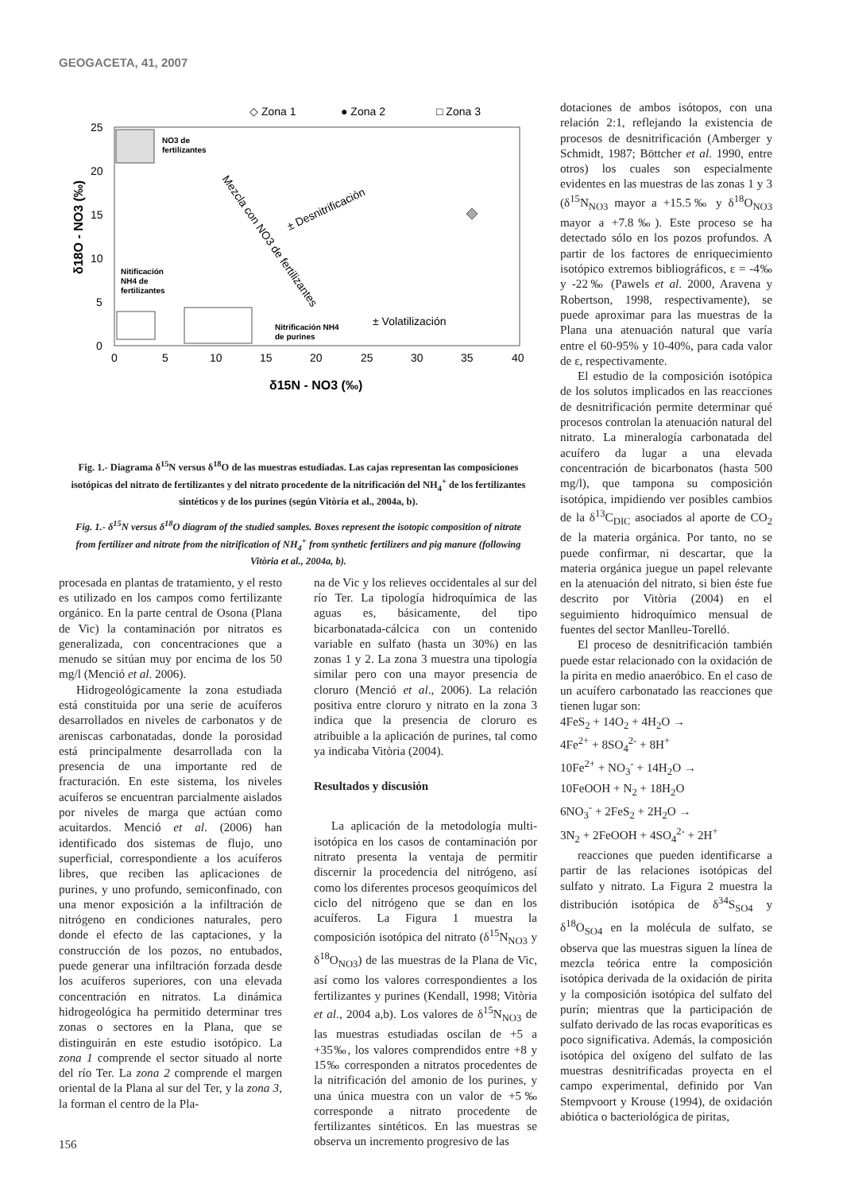GEOGACETA, 41, 2007
◇ Zona 1
● Zona 2
□ Zona 3
25
20
15
10
5
0
0
5
10
15
20
25
30
35
40
δ15N - NO3 (‰)
δ18O - NO3 (‰)
NO3 de
fertilizantes
Nitificación
NH4 de
fertilizantes
Nitrificación NH4
de purines
± Volatilización
± Desnitrificación
Mezcla con NO3 de fertilizantes
Fig. 1.- Diagrama δ<sup>15</sup>N versus δ<sup>18</sup>O de las muestras estudiadas. Las cajas representan las composiciones isotópicas del nitrato de fertilizantes y del nitrato procedente de la nitrificación del NH<sub>4</sub><sup>+</sup> de los fertilizantes sintéticos y de los purines (según Vitòria et al., 2004a, b).
Fig. 1.- δ<sup>15</sup>N versus δ<sup>18</sup>O diagram of the studied samples. Boxes represent the isotopic composition of nitrate from fertilizer and nitrate from the nitrification of NH<sub>4</sub><sup>+</sup> from synthetic fertilizers and pig manure (following Vitòria et al., 2004a, b).
procesada en plantas de tratamiento, y el resto es utilizado en los campos como fertilizante orgánico. En la parte central de Osona (Plana de Vic) la contaminación por nitratos es generalizada, con concentraciones que a menudo se sitúan muy por encima de los 50 mg/l (Menció et al. 2006).
Hidrogeológicamente la zona estudiada está constituida por una serie de acuíferos desarrollados en niveles de carbonatos y de areniscas carbonatadas, donde la porosidad está principalmente desarrollada con la presencia de una importante red de fracturación. En este sistema, los niveles acuíferos se encuentran parcialmente aislados por niveles de marga que actúan como acuitardos. Menció et al. (2006) han identificado dos sistemas de flujo, uno superficial, correspondiente a los acuíferos libres, que reciben las aplicaciones de purines, y uno profundo, semiconfinado, con una menor exposición a la infiltración de nitrógeno en condiciones naturales, pero donde el efecto de las captaciones, y la construcción de los pozos, no entubados, puede generar una infiltración forzada desde los acuíferos superiores, con una elevada concentración en nitratos. La dinámica hidrogeológica ha permitido determinar tres zonas o sectores en la Plana, que se distinguirán en este estudio isotópico. La zona 1 comprende el sector situado al norte del río Ter. La zona 2 comprende el margen oriental de la Plana al sur del Ter, y la zona 3, la forman el centro de la Pla-
na de Vic y los relieves occidentales al sur del río Ter. La tipología hidroquímica de las aguas es, básicamente, del tipo bicarbonatada-cálcica con un contenido variable en sulfato (hasta un 30%) en las zonas 1 y 2. La zona 3 muestra una tipología similar pero con una mayor presencia de cloruro (Menció et al., 2006). La relación positiva entre cloruro y nitrato en la zona 3 indica que la presencia de cloruro es atribuible a la aplicación de purines, tal como ya indicaba Vitòria (2004).
Resultados y discusión
La aplicación de la metodología multi-isotópica en los casos de contaminación por nitrato presenta la ventaja de permitir discernir la procedencia del nitrógeno, así como los diferentes procesos geoquímicos del ciclo del nitrógeno que se dan en los acuíferos. La Figura 1 muestra la composición isotópica del nitrato (δ<sup>15</sup>N<sub>NO3</sub> y δ<sup>18</sup>O<sub>NO3</sub>) de las muestras de la Plana de Vic, así como los valores correspondientes a los fertilizantes y purines (Kendall, 1998; Vitòria et al., 2004 a,b). Los valores de δ<sup>15</sup>N<sub>NO3</sub> de las muestras estudiadas oscilan de +5 a +35‰, los valores comprendidos entre +8 y 15‰ corresponden a nitratos procedentes de la nitrificación del amonio de los purines, y una única muestra con un valor de +5‰ corresponde a nitrato procedente de fertilizantes sintéticos. En las muestras se observa un incremento progresivo de las
dotaciones de ambos isótopos, con una relación 2:1, reflejando la existencia de procesos de desnitrificación (Amberger y Schmidt, 1987; Böttcher et al. 1990, entre otros) los cuales son especialmente evidentes en las muestras de las zonas 1 y 3 (δ<sup>15</sup>N<sub>NO3</sub> mayor a +15.5‰ y δ<sup>18</sup>O<sub>NO3</sub> mayor a +7.8‰). Este proceso se ha detectado sólo en los pozos profundos. A partir de los factores de enriquecimiento isotópico extremos bibliográficos, ε = -4‰ y -22‰ (Pawels et al. 2000, Aravena y Robertson, 1998, respectivamente), se puede aproximar para las muestras de la Plana una atenuación natural que varía entre el 60-95% y 10-40%, para cada valor de ε, respectivamente.
El estudio de la composición isotópica de los solutos implicados en las reacciones de desnitrificación permite determinar qué procesos controlan la atenuación natural del nitrato. La mineralogía carbonatada del acuífero da lugar a una elevada concentración de bicarbonatos (hasta 500 mg/l), que tampona su composición isotópica, impidiendo ver posibles cambios de la δ<sup>13</sup>C<sub>DIC</sub> asociados al aporte de CO<sub>2</sub> de la materia orgánica. Por tanto, no se puede confirmar, ni descartar, que la materia orgánica juegue un papel relevante en la atenuación del nitrato, si bien éste fue descrito por Vitòria (2004) en el seguimiento hidroquímico mensual de fuentes del sector Manlleu-Torelló.
El proceso de desnitrificación también puede estar relacionado con la oxidación de la pirita en medio anaeróbico. En el caso de un acuífero carbonatado las reacciones que tienen lugar son:
4FeS<sub>2</sub> + 14O<sub>2</sub> + 4H<sub>2</sub>O →
4Fe<sup>2+</sup> + 8SO<sub>4</sub><sup>2-</sup> + 8H<sup>+</sup>
10Fe<sup>2+</sup> + NO<sub>3</sub><sup>-</sup> + 14H<sub>2</sub>O →
10FeOOH + N<sub>2</sub> + 18H<sub>2</sub>O
6NO<sub>3</sub><sup>-</sup> + 2FeS<sub>2</sub> + 2H<sub>2</sub>O →
3N<sub>2</sub> + 2FeOOH + 4SO<sub>4</sub><sup>2-</sup> + 2H<sup>+</sup>
reacciones que pueden identificarse a partir de las relaciones isotópicas del sulfato y nitrato. La Figura 2 muestra la distribución isotópica de δ<sup>34</sup>S<sub>SO4</sub> y δ<sup>18</sup>O<sub>SO4</sub> en la molécula de sulfato, se observa que las muestras siguen la línea de mezcla teórica entre la composición isotópica derivada de la oxidación de pirita y la composición isotópica del sulfato del purín; mientras que la participación de sulfato derivado de las rocas evaporíticas es poco significativa. Además, la composición isotópica del oxígeno del sulfato de las muestras desnitrificadas proyecta en el campo experimental, definido por Van Stempvoort y Krouse (1994), de oxidación abiótica o bacteriológica de piritas,
156